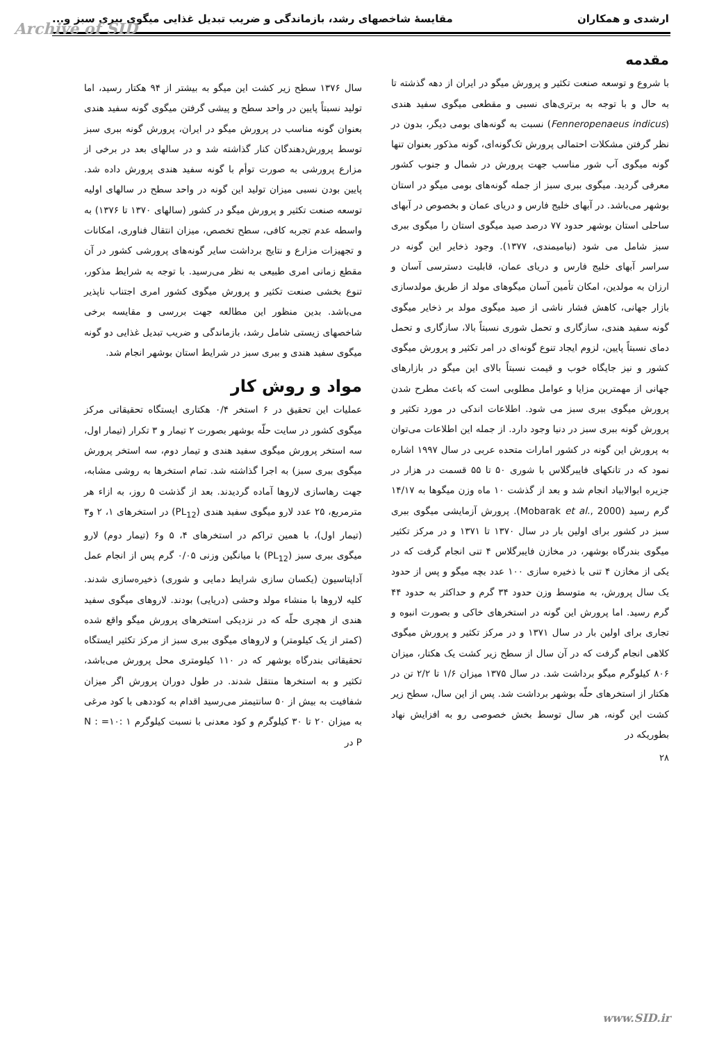Archive of SID
ارشدی و همکاران مقایسهٔ شاخصهای رشد، بازماندگی و ضریب تبدیل غذایی میگوی ببری سبز و...
مقدمه
با شروع و توسعه صنعت تکثیر و پرورش میگو در ایران از دهه گذشته تا به حال و با توجه به برتری‌های نسبی و مقطعی میگوی سفید هندی (Fenneropenaeus indicus) نسبت به گونه‌های بومی دیگر، بدون در نظر گرفتن مشکلات احتمالی پرورش تک‌گونه‌ای، گونه مذکور بعنوان تنها گونه میگوی آب شور مناسب جهت پرورش در شمال و جنوب کشور معرفی گردید. میگوی ببری سبز از جمله گونه‌های بومی میگو در استان بوشهر می‌باشد. در آبهای خلیج فارس و دریای عمان و بخصوص در آبهای ساحلی استان بوشهر حدود ۷۷ درصد صید میگوی استان را میگوی ببری سبز شامل می شود (نیامیمندی، ۱۳۷۷). وجود ذخایر این گونه در سراسر آبهای خلیج فارس و دریای عمان، قابلیت دسترسی آسان و ارزان به مولدین، امکان تأمین آسان میگوهای مولد از طریق مولدسازی بازار جهانی، کاهش فشار ناشی از صید میگوی مولد بر ذخایر میگوی گونه سفید هندی، سازگاری و تحمل شوری نسبتاً بالا، سازگاری و تحمل دمای نسبتاً پایین، لزوم ایجاد تنوع گونه‌ای در امر تکثیر و پرورش میگوی کشور و نیز جایگاه خوب و قیمت نسبتاً بالای این میگو در بازارهای جهانی از مهمترین مزایا و عوامل مطلوبی است که باعث مطرح شدن پرورش میگوی ببری سبز می شود. اطلاعات اندکی در مورد تکثیر و پرورش گونه ببری سبز در دنیا وجود دارد. از جمله این اطلاعات می‌توان به پرورش این گونه در کشور امارات متحده عربی در سال ۱۹۹۷ اشاره نمود که در تانکهای فایبرگلاس با شوری ۵۰ تا ۵۵ قسمت در هزار در جزیره ابوالابیاد انجام شد و بعد از گذشت ۱۰ ماه وزن میگوها به ۱۴/۱۷ گرم رسید (Mobarak et al., 2000). پرورش آزمایشی میگوی ببری سبز در کشور برای اولین بار در سال ۱۳۷۰ تا ۱۳۷۱ و در مرکز تکثیر میگوی بندرگاه بوشهر، در مخازن فایبرگلاس ۴ تنی انجام گرفت که در یکی از مخازن ۴ تنی با ذخیره سازی ۱۰۰ عدد بچه میگو و پس از حدود یک سال پرورش، به متوسط وزن حدود ۳۴ گرم و حداکثر به حدود ۴۴ گرم رسید. اما پرورش این گونه در استخرهای خاکی و بصورت انبوه و تجاری برای اولین بار در سال ۱۳۷۱ و در مرکز تکثیر و پرورش میگوی کلاهی انجام گرفت که در آن سال از سطح زیر کشت یک هکتار، میزان ۸۰۶ کیلوگرم میگو برداشت شد. در سال ۱۳۷۵ میزان ۱/۶ تا ۲/۲ تن در هکتار از استخرهای حلّه بوشهر برداشت شد. پس از این سال، سطح زیر کشت این گونه، هر سال توسط بخش خصوصی رو به افزایش نهاد بطوریکه در
سال ۱۳۷۶ سطح زیر کشت این میگو به بیشتر از ۹۴ هکتار رسید، اما تولید نسبتاً پایین در واحد سطح و پیشی گرفتن میگوی گونه سفید هندی بعنوان گونه مناسب در پرورش میگو در ایران، پرورش گونه ببری سبز توسط پرورش‌دهندگان کنار گذاشته شد و در سالهای بعد در برخی از مزارع پرورشی به صورت توأم با گونه سفید هندی پرورش داده شد. پایین بودن نسبی میزان تولید این گونه در واحد سطح در سالهای اولیه توسعه صنعت تکثیر و پرورش میگو در کشور (سالهای ۱۳۷۰ تا ۱۳۷۶) به واسطه عدم تجربه کافی، سطح تخصص، میزان انتقال فناوری، امکانات و تجهیزات مزارع و نتایج برداشت سایر گونه‌های پرورشی کشور در آن مقطع زمانی امری طبیعی به نظر می‌رسید. با توجه به شرایط مذکور، تنوع بخشی صنعت تکثیر و پرورش میگوی کشور امری اجتناب ناپذیر می‌باشد. بدین منظور این مطالعه جهت بررسی و مقایسه برخی شاخصهای زیستی شامل رشد، بازماندگی و ضریب تبدیل غذایی دو گونه میگوی سفید هندی و ببری سبز در شرایط استان بوشهر انجام شد.
مواد و روش کار
عملیات این تحقیق در ۶ استخر ۰/۴ هکتاری ایستگاه تحقیقاتی مرکز میگوی کشور در سایت حلّه بوشهر بصورت ۲ تیمار و ۳ تکرار (تیمار اول، سه استخر پرورش میگوی سفید هندی و تیمار دوم، سه استخر پرورش میگوی ببری سبز) به اجرا گذاشته شد. تمام استخرها به روشی مشابه، جهت رهاسازی لاروها آماده گردیدند. بعد از گذشت ۵ روز، به ازاء هر مترمربع، ۲۵ عدد لارو میگوی سفید هندی (PL<sub>12</sub>) در استخرهای ۱، ۲ و۳ (تیمار اول)، با همین تراکم در استخرهای ۴، ۵ و۶ (تیمار دوم) لارو میگوی ببری سبز (PL<sub>12</sub>) با میانگین وزنی ۰/۰۵ گرم پس از انجام عمل آداپتاسیون (یکسان سازی شرایط دمایی و شوری) ذخیره‌سازی شدند. کلیه لاروها با منشاء مولد وحشی (دریایی) بودند. لاروهای میگوی سفید هندی از هچری حلّه که در نزدیکی استخرهای پرورش میگو واقع شده (کمتر از یک کیلومتر) و لاروهای میگوی ببری سبز از مرکز تکثیر ایستگاه تحقیقاتی بندرگاه بوشهر که در ۱۱۰ کیلومتری محل پرورش می‌باشد، تکثیر و به استخرها منتقل شدند. در طول دوران پرورش اگر میزان شفافیت به بیش از ۵۰ سانتیمتر می‌رسید اقدام به کوددهی با کود مرغی به میزان ۲۰ تا ۳۰ کیلوگرم و کود معدنی با نسبت کیلوگرم ۱ :۱۰= N : P در
۲۸
www.SID.ir